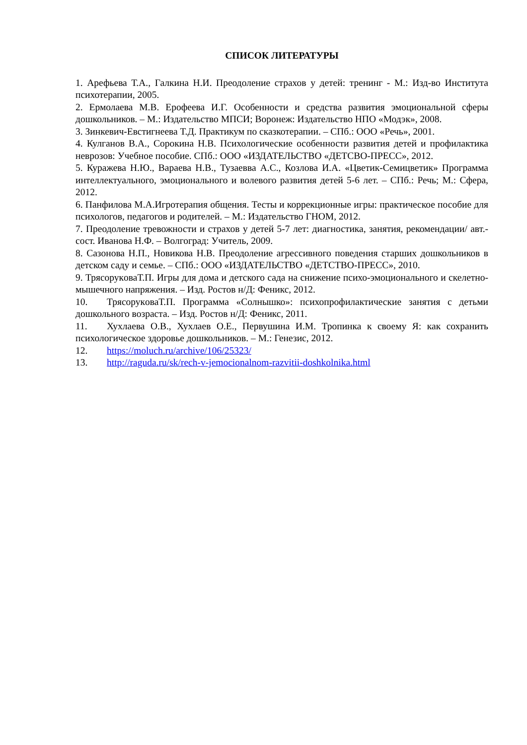СПИСОК ЛИТЕРАТУРЫ
1. Арефьева Т.А., Галкина Н.И. Преодоление страхов у детей: тренинг - М.: Изд-во Института психотерапии, 2005.
2. Ермолаева М.В. Ерофеева И.Г. Особенности и средства развития эмоциональной сферы дошкольников. – М.: Издательство МПСИ; Воронеж: Издательство НПО «Модэк», 2008.
3. Зинкевич-Евстигнеева Т.Д. Практикум по сказкотерапии. – СПб.: ООО «Речь», 2001.
4. Кулганов В.А., Сорокина Н.В. Психологические особенности развития детей и профилактика неврозов: Учебное пособие. СПб.: ООО «ИЗДАТЕЛЬСТВО «ДЕТСВО-ПРЕСС», 2012.
5. Куражева Н.Ю., Вараева Н.В., Тузаевва А.С., Козлова И.А. «Цветик-Семицветик» Программа интеллектуального, эмоционального и волевого развития детей 5-6 лет. – СПб.: Речь; М.: Сфера, 2012.
6. Панфилова М.А.Игротерапия общения. Тесты и коррекционные игры: практическое пособие для психологов, педагогов и родителей. – М.: Издательство ГНОМ, 2012.
7. Преодоление тревожности и страхов у детей 5-7 лет: диагностика, занятия, рекомендации/ авт.-сост. Иванова Н.Ф. – Волгоград: Учитель, 2009.
8. Сазонова Н.П., Новикова Н.В. Преодоление агрессивного поведения старших дошкольников в детском саду и семье. – СПб.: ООО «ИЗДАТЕЛЬСТВО «ДЕТСТВО-ПРЕСС», 2010.
9. ТрясорукoваТ.П. Игры для дома и детского сада на снижение психо-эмоционального и скелетно-мышечного напряжения. – Изд. Ростов н/Д: Феникс, 2012.
10. ТрясорукoваТ.П. Программа «Солнышко»: психопрофилактические занятия с детьми дошкольного возраста. – Изд. Ростов н/Д: Феникс, 2011.
11. Хухлаева О.В., Хухлаев О.Е., Первушина И.М. Тропинка к своему Я: как сохранить психологическое здоровье дошкольников. – М.: Генезис, 2012.
12. https://moluch.ru/archive/106/25323/
13. http://raguda.ru/sk/rech-v-jemocionalnom-razvitii-doshkolnika.html